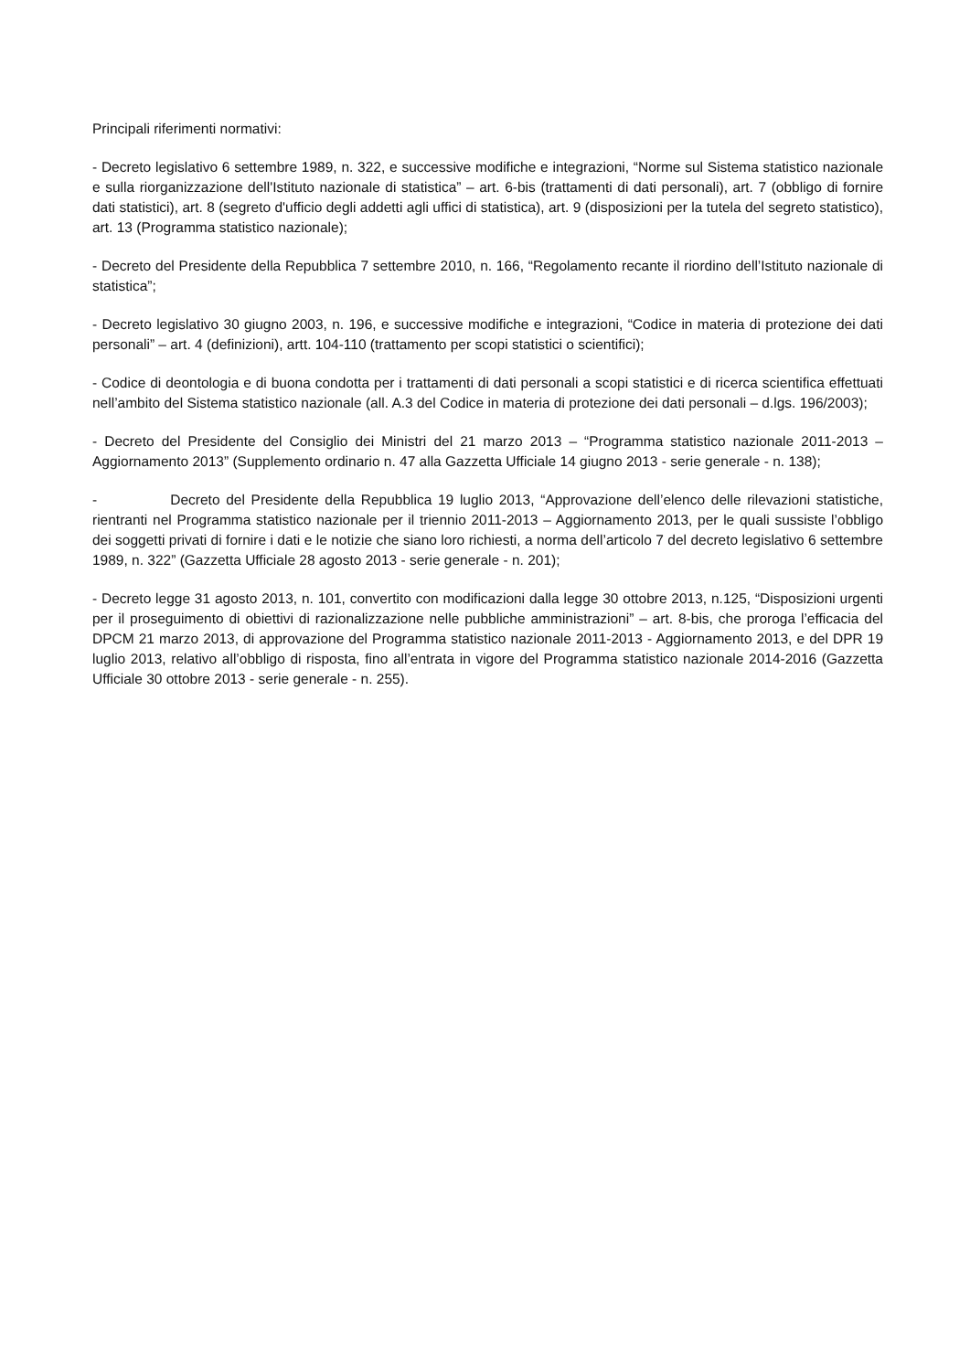Principali riferimenti normativi:
- Decreto legislativo 6 settembre 1989, n. 322, e successive modifiche e integrazioni, “Norme sul Sistema statistico nazionale e sulla riorganizzazione dell'Istituto nazionale di statistica” – art. 6-bis (trattamenti di dati personali), art. 7 (obbligo di fornire dati statistici), art. 8 (segreto d'ufficio degli addetti agli uffici di statistica), art. 9 (disposizioni per la tutela del segreto statistico), art. 13 (Programma statistico nazionale);
- Decreto del Presidente della Repubblica 7 settembre 2010, n. 166, “Regolamento recante il riordino dell’Istituto nazionale di statistica”;
- Decreto legislativo 30 giugno 2003, n. 196, e successive modifiche e integrazioni, “Codice in materia di protezione dei dati personali” – art. 4 (definizioni), artt. 104-110 (trattamento per scopi statistici o scientifici);
- Codice di deontologia e di buona condotta per i trattamenti di dati personali a scopi statistici e di ricerca scientifica effettuati nell’ambito del Sistema statistico nazionale (all. A.3 del Codice in materia di protezione dei dati personali – d.lgs. 196/2003);
- Decreto del Presidente del Consiglio dei Ministri del 21 marzo 2013 – “Programma statistico nazionale 2011-2013 – Aggiornamento 2013” (Supplemento ordinario n. 47 alla Gazzetta Ufficiale 14 giugno 2013 - serie generale - n. 138);
- Decreto del Presidente della Repubblica 19 luglio 2013, “Approvazione dell’elenco delle rilevazioni statistiche, rientranti nel Programma statistico nazionale per il triennio 2011-2013 – Aggiornamento 2013, per le quali sussiste l’obbligo dei soggetti privati di fornire i dati e le notizie che siano loro richiesti, a norma dell’articolo 7 del decreto legislativo 6 settembre 1989, n. 322” (Gazzetta Ufficiale 28 agosto 2013 - serie generale - n. 201);
- Decreto legge 31 agosto 2013, n. 101, convertito con modificazioni dalla legge 30 ottobre 2013, n.125, “Disposizioni urgenti per il proseguimento di obiettivi di razionalizzazione nelle pubbliche amministrazioni” – art. 8-bis, che proroga l’efficacia del DPCM 21 marzo 2013, di approvazione del Programma statistico nazionale 2011-2013 - Aggiornamento 2013, e del DPR 19 luglio 2013, relativo all’obbligo di risposta, fino all’entrata in vigore del Programma statistico nazionale 2014-2016 (Gazzetta Ufficiale 30 ottobre 2013 - serie generale - n. 255).